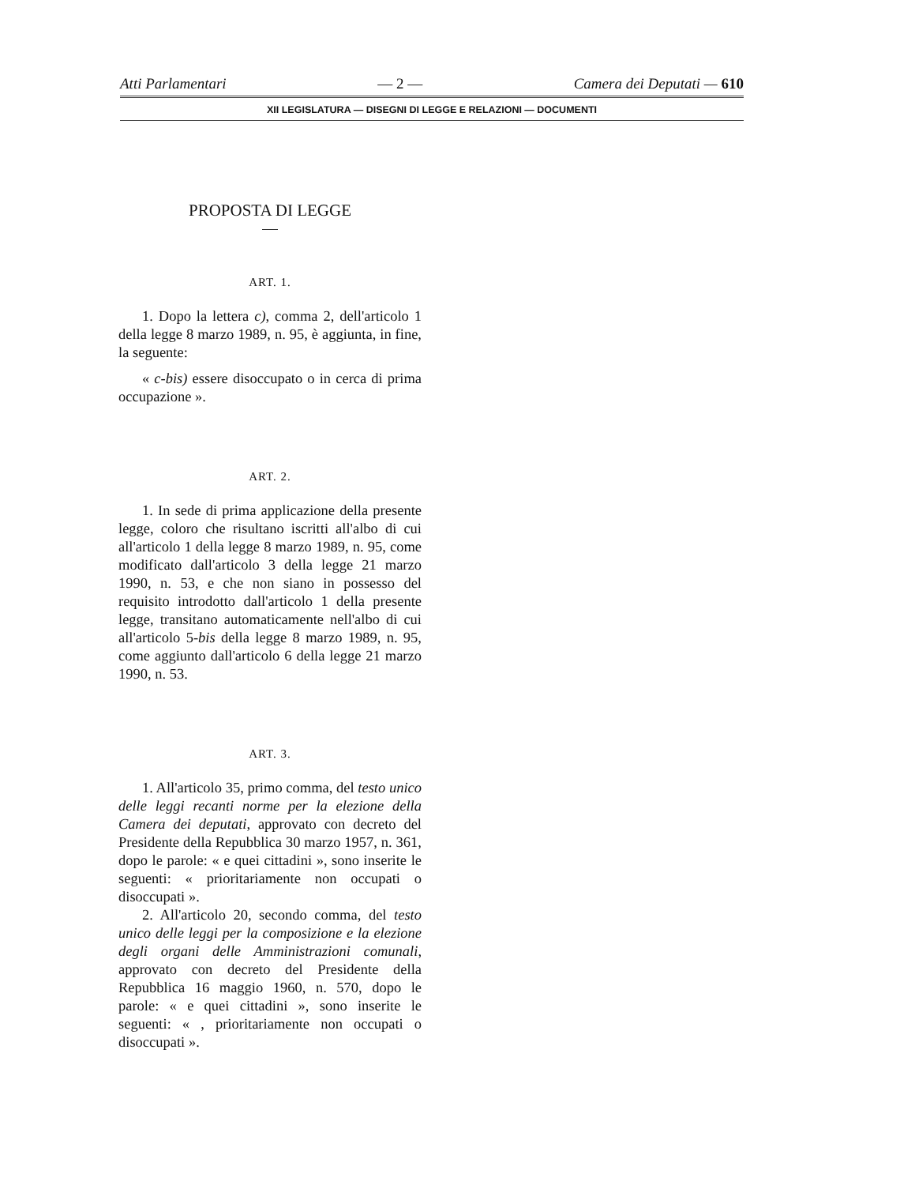Atti Parlamentari — 2 — Camera dei Deputati — 610
XII LEGISLATURA — DISEGNI DI LEGGE E RELAZIONI — DOCUMENTI
PROPOSTA DI LEGGE
ART. 1.
1. Dopo la lettera c), comma 2, dell'articolo 1 della legge 8 marzo 1989, n. 95, è aggiunta, in fine, la seguente:
« c-bis) essere disoccupato o in cerca di prima occupazione ».
ART. 2.
1. In sede di prima applicazione della presente legge, coloro che risultano iscritti all'albo di cui all'articolo 1 della legge 8 marzo 1989, n. 95, come modificato dall'articolo 3 della legge 21 marzo 1990, n. 53, e che non siano in possesso del requisito introdotto dall'articolo 1 della presente legge, transitano automaticamente nell'albo di cui all'articolo 5-bis della legge 8 marzo 1989, n. 95, come aggiunto dall'articolo 6 della legge 21 marzo 1990, n. 53.
ART. 3.
1. All'articolo 35, primo comma, del testo unico delle leggi recanti norme per la elezione della Camera dei deputati, approvato con decreto del Presidente della Repubblica 30 marzo 1957, n. 361, dopo le parole: « e quei cittadini », sono inserite le seguenti: « prioritariamente non occupati o disoccupati ».
2. All'articolo 20, secondo comma, del testo unico delle leggi per la composizione e la elezione degli organi delle Amministrazioni comunali, approvato con decreto del Presidente della Repubblica 16 maggio 1960, n. 570, dopo le parole: « e quei cittadini », sono inserite le seguenti: « , prioritariamente non occupati o disoccupati ».